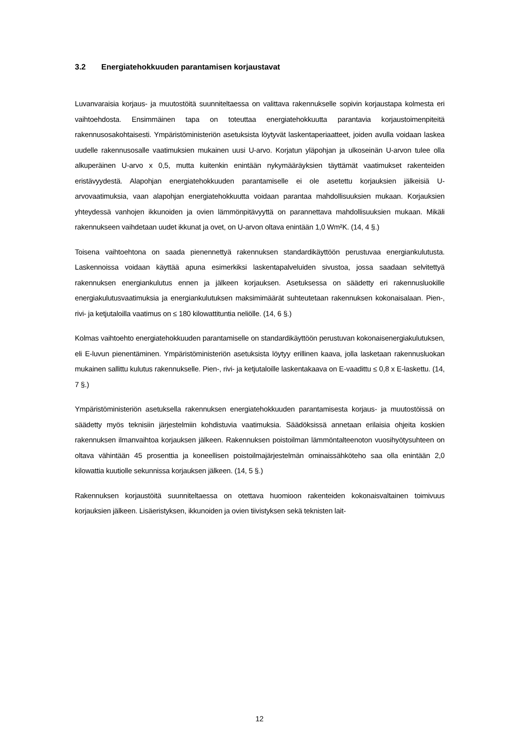3.2 Energiatehokkuuden parantamisen korjaustavat
Luvanvaraisia korjaus- ja muutostöitä suunniteltaessa on valittava rakennukselle sopivin korjaustapa kolmesta eri vaihtoehdosta. Ensimmäinen tapa on toteuttaa energiatehokkuutta parantavia korjaustoimenpiteitä rakennusosakohtaisesti. Ympäristöministeriön asetuksista löytyvät laskentaperiaatteet, joiden avulla voidaan laskea uudelle rakennusosalle vaatimuksien mukainen uusi U-arvo. Korjatun yläpohjan ja ulkoseinän U-arvon tulee olla alkuperäinen U-arvo x 0,5, mutta kuitenkin enintään nykymääräyksien täyttämät vaatimukset rakenteiden eristävyydestä. Alapohjan energiatehokkuuden parantamiselle ei ole asetettu korjauksien jälkeisiä U-arvovaatimuksia, vaan alapohjan energiatehokkuutta voidaan parantaa mahdollisuuksien mukaan. Korjauksien yhteydessä vanhojen ikkunoiden ja ovien lämmönpitävyyttä on parannettava mahdollisuuksien mukaan. Mikäli rakennukseen vaihdetaan uudet ikkunat ja ovet, on U-arvon oltava enintään 1,0 Wm²K. (14, 4 §.)
Toisena vaihtoehtona on saada pienennettyä rakennuksen standardikäyttöön perustuvaa energiankulutusta. Laskennoissa voidaan käyttää apuna esimerkiksi laskentapalveluiden sivustoa, jossa saadaan selvitettyä rakennuksen energiankulutus ennen ja jälkeen korjauksen. Asetuksessa on säädetty eri rakennusluokille energiakulutusvaatimuksia ja energiankulutuksen maksimimäärät suhteutetaan rakennuksen kokonaisalaan. Pien-, rivi- ja ketjutaloilla vaatimus on ≤ 180 kilowattituntia neliölle. (14, 6 §.)
Kolmas vaihtoehto energiatehokkuuden parantamiselle on standardikäyttöön perustuvan kokonaisenergiakulutuksen, eli E-luvun pienentäminen. Ympäristöministeriön asetuksista löytyy erillinen kaava, jolla lasketaan rakennusluokan mukainen sallittu kulutus rakennukselle. Pien-, rivi- ja ketjutaloille laskentakaava on E-vaadittu ≤ 0,8 x E-laskettu. (14, 7 §.)
Ympäristöministeriön asetuksella rakennuksen energiatehokkuuden parantamisesta korjaus- ja muutostöissä on säädetty myös teknisiin järjestelmiin kohdistuvia vaatimuksia. Säädöksissä annetaan erilaisia ohjeita koskien rakennuksen ilmanvaihtoa korjauksen jälkeen. Rakennuksen poistoilman lämmöntalteenoton vuosihyötysuhteen on oltava vähintään 45 prosenttia ja koneellisen poistoilmajärjestelmän ominaissähköteho saa olla enintään 2,0 kilowattia kuutiolle sekunnissa korjauksen jälkeen. (14, 5 §.)
Rakennuksen korjaustöitä suunniteltaessa on otettava huomioon rakenteiden kokonaisvaltainen toimivuus korjauksien jälkeen. Lisäeristyksen, ikkunoiden ja ovien tiivistyksen sekä teknisten lait-
12